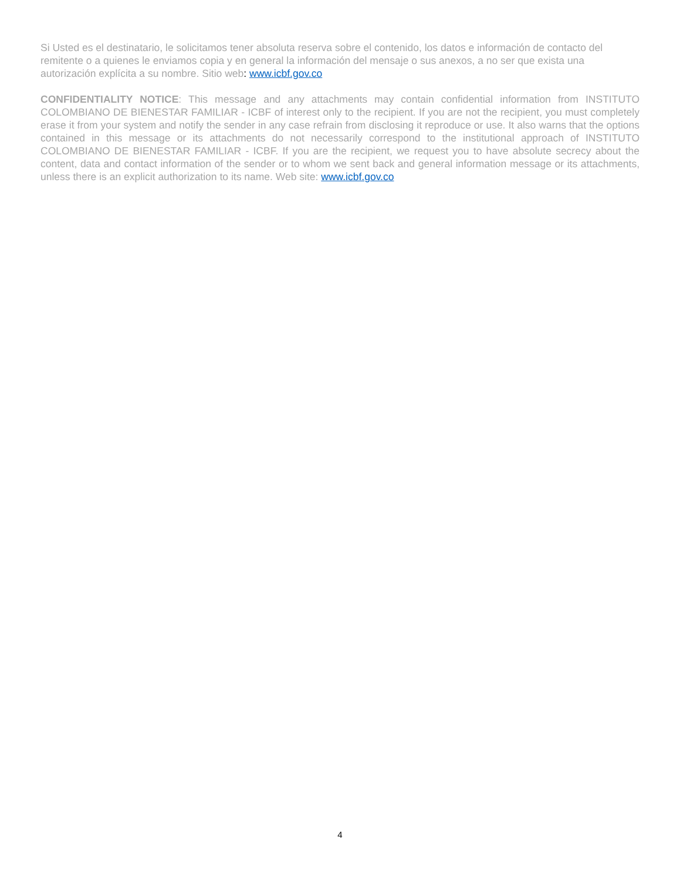Si Usted es el destinatario, le solicitamos tener absoluta reserva sobre el contenido, los datos e información de contacto del remitente o a quienes le enviamos copia y en general la información del mensaje o sus anexos, a no ser que exista una autorización explícita a su nombre. Sitio web: www.icbf.gov.co
CONFIDENTIALITY NOTICE: This message and any attachments may contain confidential information from INSTITUTO COLOMBIANO DE BIENESTAR FAMILIAR - ICBF of interest only to the recipient. If you are not the recipient, you must completely erase it from your system and notify the sender in any case refrain from disclosing it reproduce or use. It also warns that the options contained in this message or its attachments do not necessarily correspond to the institutional approach of INSTITUTO COLOMBIANO DE BIENESTAR FAMILIAR - ICBF. If you are the recipient, we request you to have absolute secrecy about the content, data and contact information of the sender or to whom we sent back and general information message or its attachments, unless there is an explicit authorization to its name. Web site: www.icbf.gov.co
4